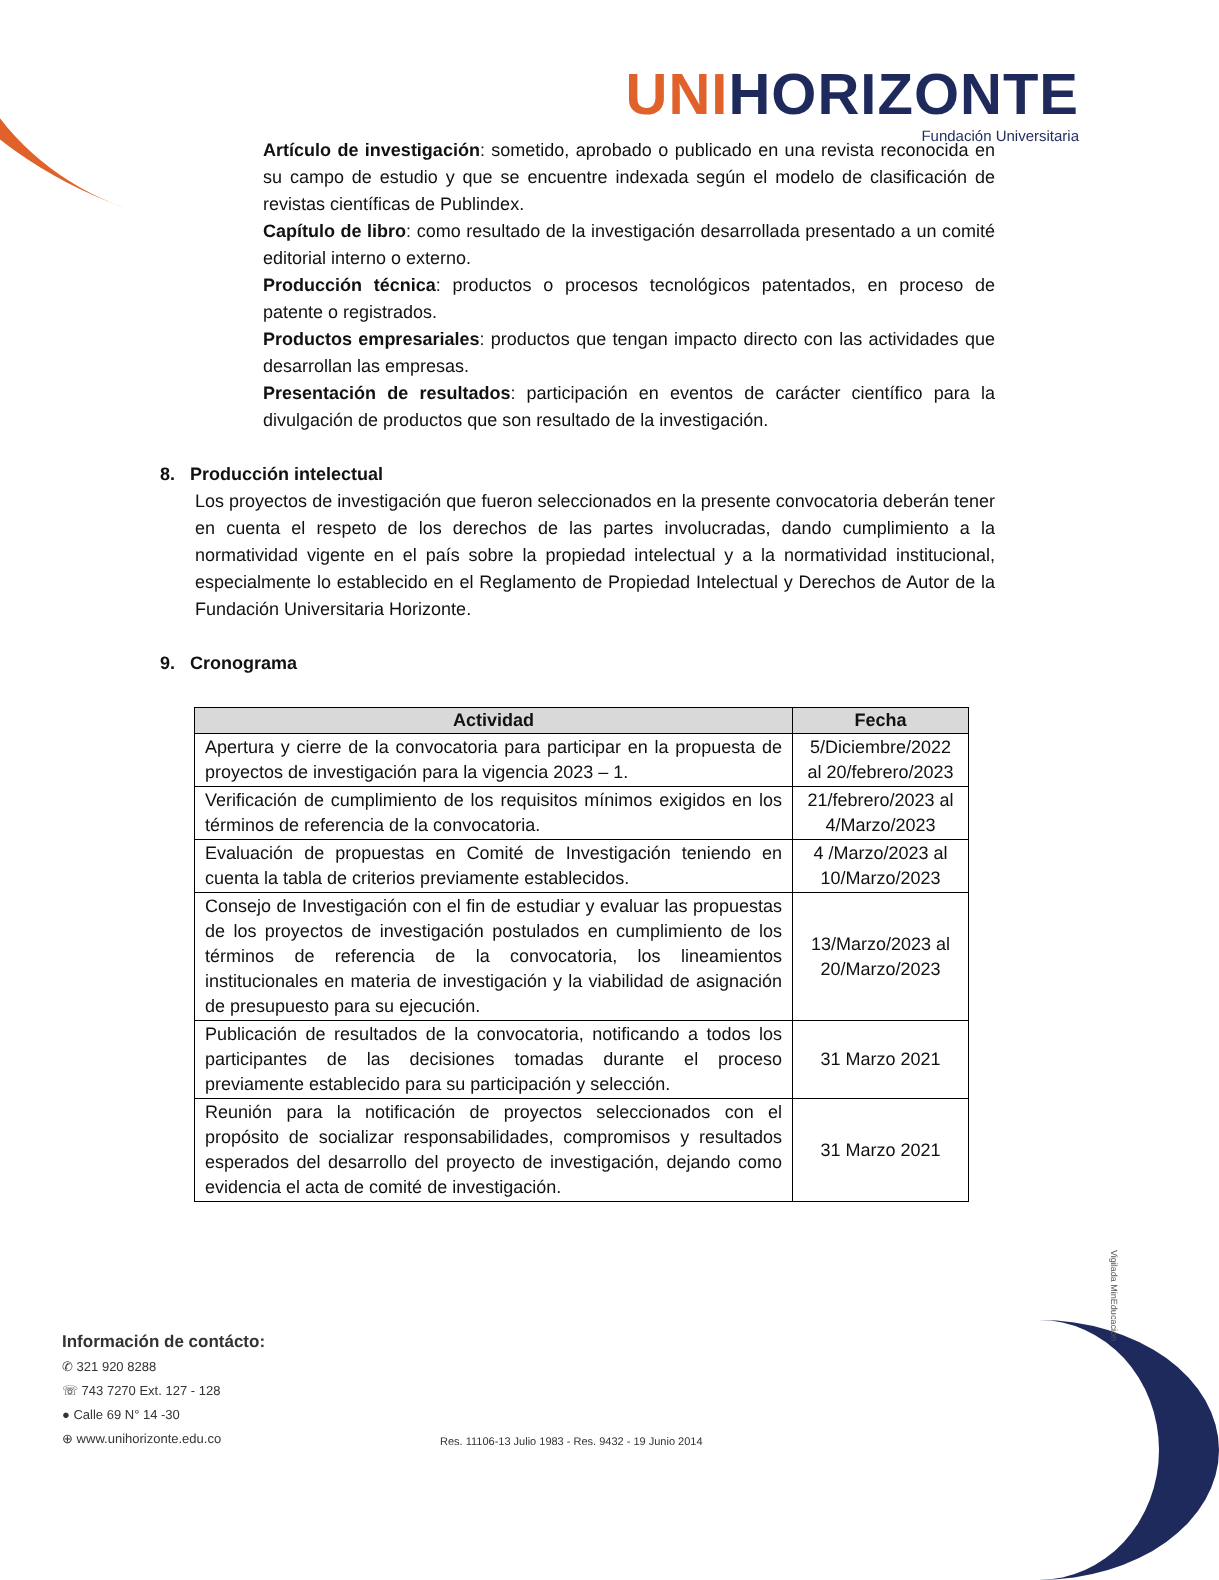UNIHORIZONTE
Fundación Universitaria
Artículo de investigación: sometido, aprobado o publicado en una revista reconocida en su campo de estudio y que se encuentre indexada según el modelo de clasificación de revistas científicas de Publindex.
Capítulo de libro: como resultado de la investigación desarrollada presentado a un comité editorial interno o externo.
Producción técnica: productos o procesos tecnológicos patentados, en proceso de patente o registrados.
Productos empresariales: productos que tengan impacto directo con las actividades que desarrollan las empresas.
Presentación de resultados: participación en eventos de carácter científico para la divulgación de productos que son resultado de la investigación.
8. Producción intelectual
Los proyectos de investigación que fueron seleccionados en la presente convocatoria deberán tener en cuenta el respeto de los derechos de las partes involucradas, dando cumplimiento a la normatividad vigente en el país sobre la propiedad intelectual y a la normatividad institucional, especialmente lo establecido en el Reglamento de Propiedad Intelectual y Derechos de Autor de la Fundación Universitaria Horizonte.
9. Cronograma
| Actividad | Fecha |
| --- | --- |
| Apertura y cierre de la convocatoria para participar en la propuesta de proyectos de investigación para la vigencia 2023 – 1. | 5/Diciembre/2022 al 20/febrero/2023 |
| Verificación de cumplimiento de los requisitos mínimos exigidos en los términos de referencia de la convocatoria. | 21/febrero/2023 al 4/Marzo/2023 |
| Evaluación de propuestas en Comité de Investigación teniendo en cuenta la tabla de criterios previamente establecidos. | 4 /Marzo/2023 al 10/Marzo/2023 |
| Consejo de Investigación con el fin de estudiar y evaluar las propuestas de los proyectos de investigación postulados en cumplimiento de los términos de referencia de la convocatoria, los lineamientos institucionales en materia de investigación y la viabilidad de asignación de presupuesto para su ejecución. | 13/Marzo/2023 al 20/Marzo/2023 |
| Publicación de resultados de la convocatoria, notificando a todos los participantes de las decisiones tomadas durante el proceso previamente establecido para su participación y selección. | 31 Marzo 2021 |
| Reunión para la notificación de proyectos seleccionados con el propósito de socializar responsabilidades, compromisos y resultados esperados del desarrollo del proyecto de investigación, dejando como evidencia el acta de comité de investigación. | 31 Marzo 2021 |
Información de contácto:
✆ 321 920 8288
☏ 743 7270 Ext. 127 - 128
● Calle 69 N° 14 -30
⊕ www.unihorizonte.edu.co
Res. 11106-13 Julio 1983 - Res. 9432 - 19 Junio 2014
Vigilada MinEducación